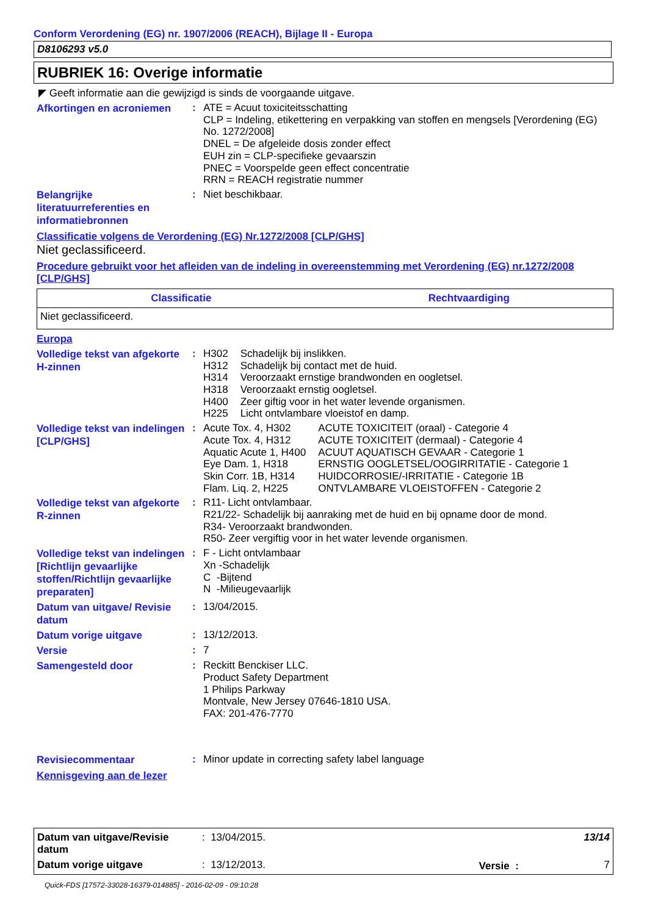Conform Verordening (EG) nr. 1907/2006 (REACH), Bijlage II - Europa
D8106293 v5.0
RUBRIEK 16: Overige informatie
◤ Geeft informatie aan die gewijzigd is sinds de voorgaande uitgave.
Afkortingen en acroniemen
:
ATE = Acuut toxiciteitsschatting
CLP = Indeling, etikettering en verpakking van stoffen en mengsels [Verordening (EG) No. 1272/2008]
DNEL = De afgeleide dosis zonder effect
EUH zin = CLP-specifieke gevaarszin
PNEC = Voorspelde geen effect concentratie
RRN = REACH registratie nummer
Belangrijke literatuurreferenties en informatiebronnen
:
Niet beschikbaar.
Classificatie volgens de Verordening (EG) Nr.1272/2008 [CLP/GHS]
Niet geclassificeerd.
Procedure gebruikt voor het afleiden van de indeling in overeenstemming met Verordening (EG) nr.1272/2008 [CLP/GHS]
| Classificatie | Rechtvaardiging |
| --- | --- |
| Niet geclassificeerd. | |
Europa
Volledige tekst van afgekorte H-zinnen
:
| H302 | Schadelijk bij inslikken. |
| H312 | Schadelijk bij contact met de huid. |
| H314 | Veroorzaakt ernstige brandwonden en oogletsel. |
| H318 | Veroorzaakt ernstig oogletsel. |
| H400 | Zeer giftig voor in het water levende organismen. |
| H225 | Licht ontvlambare vloeistof en damp. |
Volledige tekst van indelingen [CLP/GHS]
:
| Acute Tox. 4, H302 | ACUTE TOXICITEIT (oraal) - Categorie 4 |
| Acute Tox. 4, H312 | ACUTE TOXICITEIT (dermaal) - Categorie 4 |
| Aquatic Acute 1, H400 | ACUUT AQUATISCH GEVAAR - Categorie 1 |
| Eye Dam. 1, H318 | ERNSTIG OOGLETSEL/OOGIRRITATIE - Categorie 1 |
| Skin Corr. 1B, H314 | HUIDCORROSIE/-IRRITATIE - Categorie 1B |
| Flam. Liq. 2, H225 | ONTVLAMBARE VLOEISTOFFEN - Categorie 2 |
Volledige tekst van afgekorte R-zinnen
:
R11- Licht ontvlambaar.
R21/22- Schadelijk bij aanraking met de huid en bij opname door de mond.
R34- Veroorzaakt brandwonden.
R50- Zeer vergiftig voor in het water levende organismen.
Volledige tekst van indelingen [Richtlijn gevaarlijke stoffen/Richtlijn gevaarlijke preparaten]
:
F - Licht ontvlambaar
Xn -Schadelijk
C -Bijtend
N -Milieugevaarlijk
Datum van uitgave/ Revisie datum
:
13/04/2015.
Datum vorige uitgave
:
13/12/2013.
Versie
:
7
Samengesteld door
:
Reckitt Benckiser LLC.
Product Safety Department
1 Philips Parkway
Montvale, New Jersey 07646-1810 USA.
FAX: 201-476-7770
Revisiecommentaar
:
Minor update in correcting safety label language
Kennisgeving aan de lezer
| Datum van uitgave/Revisie datum | : 13/04/2015. | | 13/14 |
| Datum vorige uitgave | : 13/12/2013. | Versie : | 7 |
Quick-FDS [17572-33028-16379-014885] - 2016-02-09 - 09:10:28